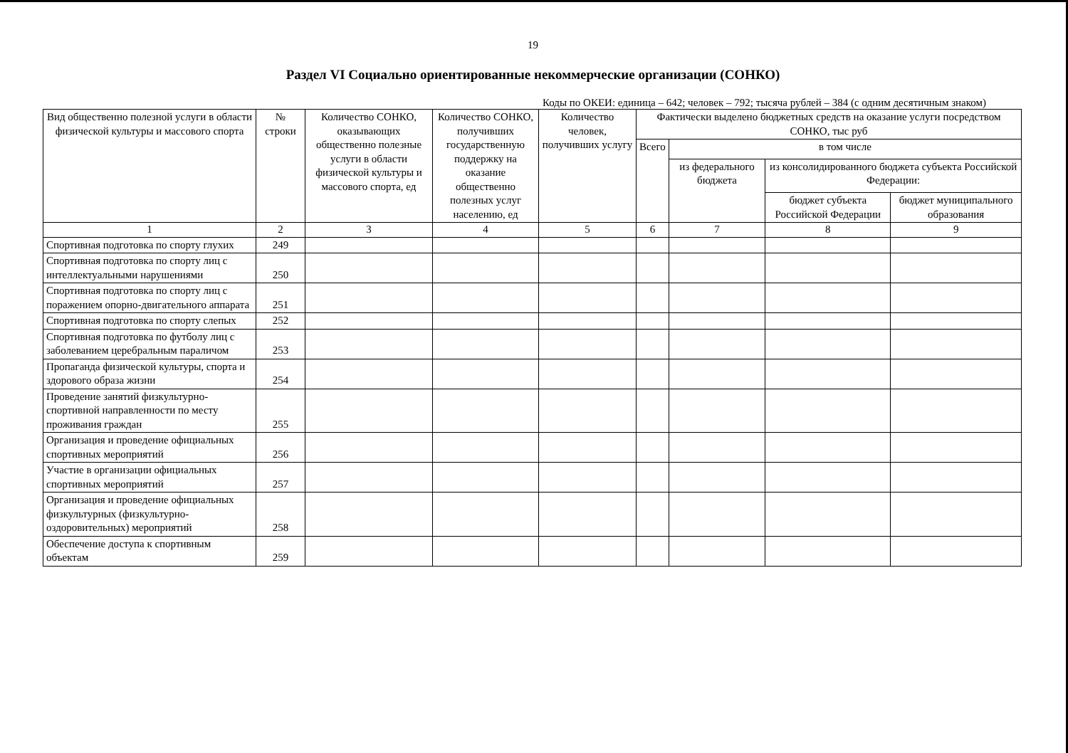19
Раздел VI Социально ориентированные некоммерческие организации (СОНКО)
Коды по ОКЕИ: единица – 642; человек – 792; тысяча рублей – 384 (с одним десятичным знаком)
| Вид общественно полезной услуги в области физической культуры и массового спорта | № строки | Количество СОНКО, оказывающих общественно полезные услуги в области физической культуры и массового спорта, ед | Количество СОНКО, получивших государственную поддержку на оказание общественно полезных услуг населению, ед | Количество человек, получивших услугу | Фактически выделено бюджетных средств на оказание услуги посредством СОНКО, тыс руб | | | |
| --- | --- | --- | --- | --- | --- | --- | --- | --- |
| | | | | | Всего | в том числе | | |
| | | | | | | из федерального бюджета | из консолидированного бюджета субъекта Российской Федерации: | |
| | | | | | | | бюджет субъекта Российской Федерации | бюджет муниципального образования |
| 1 | 2 | 3 | 4 | 5 | 6 | 7 | 8 | 9 |
| Спортивная подготовка по спорту глухих | 249 | | | | | | | |
| Спортивная подготовка по спорту лиц с интеллектуальными нарушениями | 250 | | | | | | | |
| Спортивная подготовка по спорту лиц с поражением опорно-двигательного аппарата | 251 | | | | | | | |
| Спортивная подготовка по спорту слепых | 252 | | | | | | | |
| Спортивная подготовка по футболу лиц с заболеванием церебральным параличом | 253 | | | | | | | |
| Пропаганда физической культуры, спорта и здорового образа жизни | 254 | | | | | | | |
| Проведение занятий физкультурно-спортивной направленности по месту проживания граждан | 255 | | | | | | | |
| Организация и проведение официальных спортивных мероприятий | 256 | | | | | | | |
| Участие в организации официальных спортивных мероприятий | 257 | | | | | | | |
| Организация и проведение официальных физкультурных (физкультурно-оздоровительных) мероприятий | 258 | | | | | | | |
| Обеспечение доступа к спортивным объектам | 259 | | | | | | | |